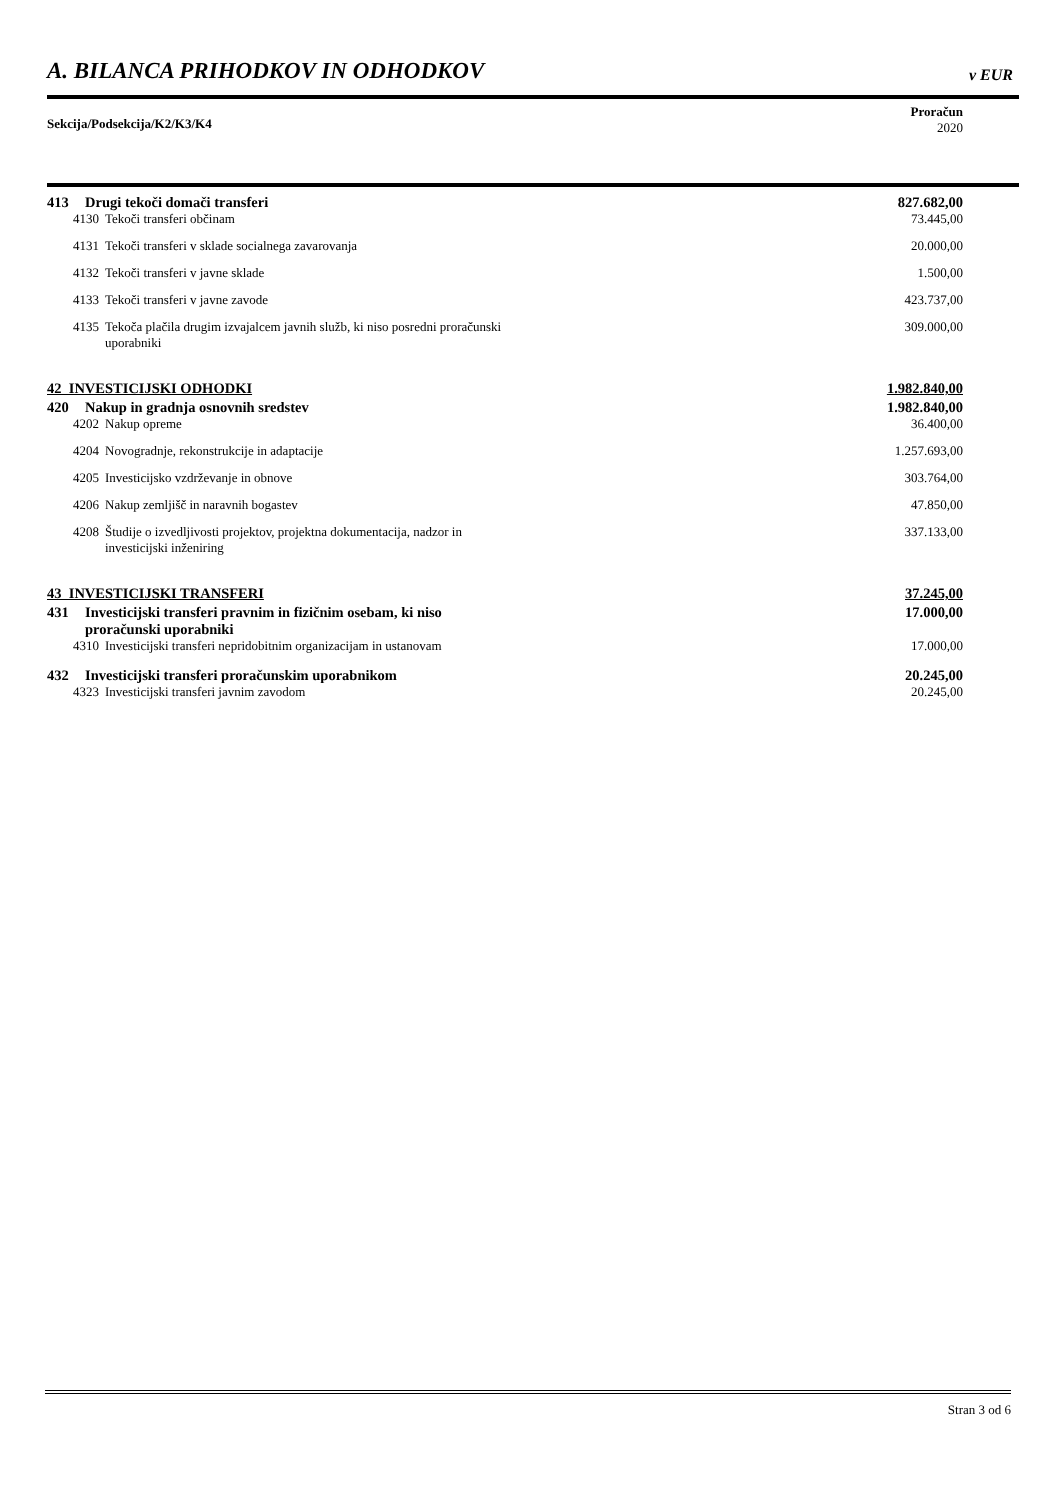A. BILANCA PRIHODKOV IN ODHODKOV v EUR
Sekcija/Podsekcija/K2/K3/K4
Proračun
2020
| 413 Drugi tekoči domači transferi | 827.682,00 |
| 4130 Tekoči transferi občinam | 73.445,00 |
| 4131 Tekoči transferi v sklade socialnega zavarovanja | 20.000,00 |
| 4132 Tekoči transferi v javne sklade | 1.500,00 |
| 4133 Tekoči transferi v javne zavode | 423.737,00 |
| 4135 Tekoča plačila drugim izvajalcem javnih služb, ki niso posredni proračunski uporabniki | 309.000,00 |
| 42 INVESTICIJSKI ODHODKI | 1.982.840,00 |
| 420 Nakup in gradnja osnovnih sredstev | 1.982.840,00 |
| 4202 Nakup opreme | 36.400,00 |
| 4204 Novogradnje, rekonstrukcije in adaptacije | 1.257.693,00 |
| 4205 Investicijsko vzdrževanje in obnove | 303.764,00 |
| 4206 Nakup zemljišč in naravnih bogastev | 47.850,00 |
| 4208 Študije o izvedljivosti projektov, projektna dokumentacija, nadzor in investicijski inženiring | 337.133,00 |
| 43 INVESTICIJSKI TRANSFERI | 37.245,00 |
| 431 Investicijski transferi pravnim in fizičnim osebam, ki niso proračunski uporabniki | 17.000,00 |
| 4310 Investicijski transferi nepridobitnim organizacijam in ustanovam | 17.000,00 |
| 432 Investicijski transferi proračunskim uporabnikom | 20.245,00 |
| 4323 Investicijski transferi javnim zavodom | 20.245,00 |
Stran 3 od 6